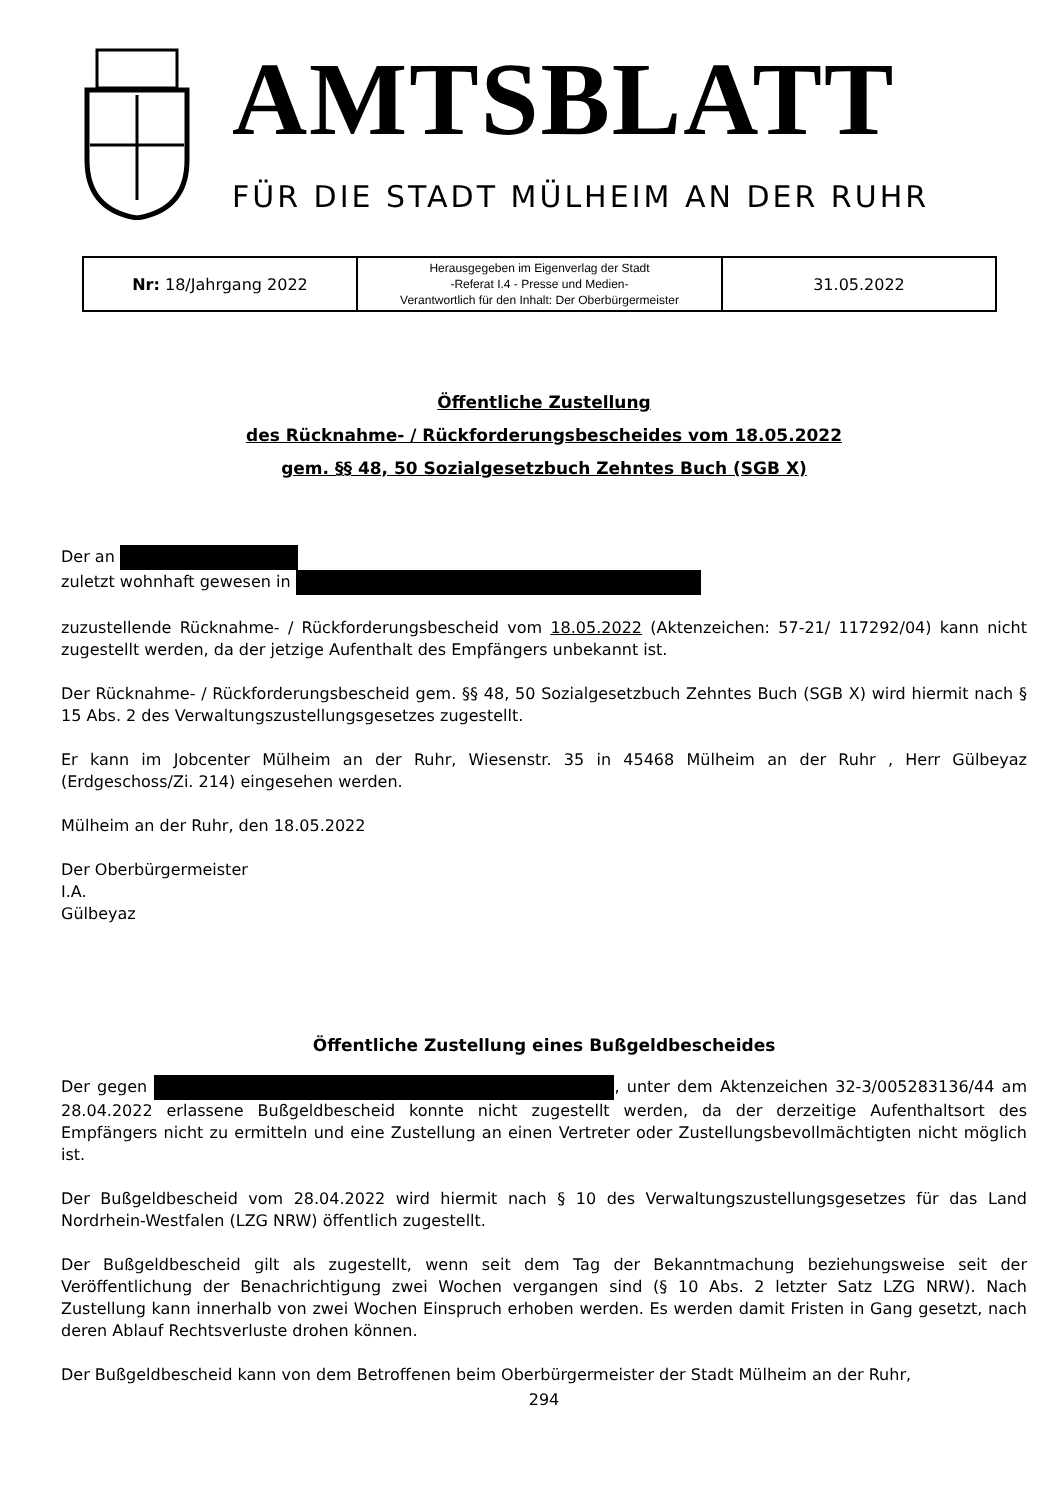AMTSBLATT
FÜR DIE STADT MÜLHEIM AN DER RUHR
| Nr: 18/Jahrgang 2022 | Herausgegeben im Eigenverlag der Stadt -Referat I.4 - Presse und Medien- Verantwortlich für den Inhalt: Der Oberbürgermeister | 31.05.2022 |
Öffentliche Zustellung
des Rücknahme- / Rückforderungsbescheides vom 18.05.2022
gem. §§ 48, 50 Sozialgesetzbuch Zehntes Buch (SGB X)
Der an
zuletzt wohnhaft gewesen in
zuzustellende Rücknahme- / Rückforderungsbescheid vom 18.05.2022 (Aktenzeichen: 57-21/ 117292/04) kann nicht zugestellt werden, da der jetzige Aufenthalt des Empfängers unbekannt ist.
Der Rücknahme- / Rückforderungsbescheid gem. §§ 48, 50 Sozialgesetzbuch Zehntes Buch (SGB X) wird hiermit nach § 15 Abs. 2 des Verwaltungszustellungsgesetzes zugestellt.
Er kann im Jobcenter Mülheim an der Ruhr, Wiesenstr. 35 in 45468 Mülheim an der Ruhr , Herr Gülbeyaz (Erdgeschoss/Zi. 214) eingesehen werden.
Mülheim an der Ruhr, den 18.05.2022
Der Oberbürgermeister
I.A.
Gülbeyaz
Öffentliche Zustellung eines Bußgeldbescheides
Der gegen , unter dem Aktenzeichen 32-3/005283136/44 am 28.04.2022 erlassene Bußgeldbescheid konnte nicht zugestellt werden, da der derzeitige Aufenthaltsort des Empfängers nicht zu ermitteln und eine Zustellung an einen Vertreter oder Zustellungsbevollmächtigten nicht möglich ist.
Der Bußgeldbescheid vom 28.04.2022 wird hiermit nach § 10 des Verwaltungszustellungsgesetzes für das Land Nordrhein-Westfalen (LZG NRW) öffentlich zugestellt.
Der Bußgeldbescheid gilt als zugestellt, wenn seit dem Tag der Bekanntmachung beziehungsweise seit der Veröffentlichung der Benachrichtigung zwei Wochen vergangen sind (§ 10 Abs. 2 letzter Satz LZG NRW). Nach Zustellung kann innerhalb von zwei Wochen Einspruch erhoben werden. Es werden damit Fristen in Gang gesetzt, nach deren Ablauf Rechtsverluste drohen können.
Der Bußgeldbescheid kann von dem Betroffenen beim Oberbürgermeister der Stadt Mülheim an der Ruhr,
294